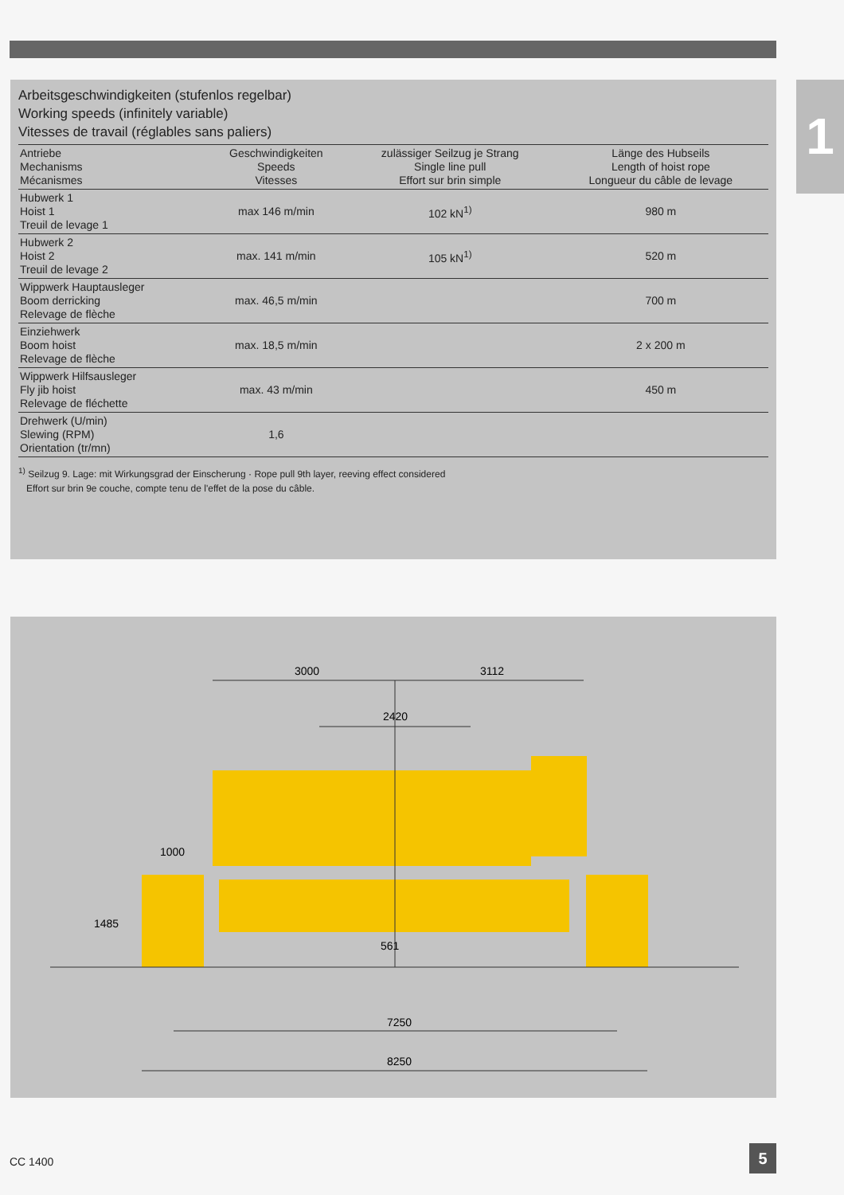1
Arbeitsgeschwindigkeiten (stufenlos regelbar)
Working speeds (infinitely variable)
Vitesses de travail (réglables sans paliers)
| Antriebe Mechanisms Mécanismes | Geschwindigkeiten Speeds Vitesses | zulässiger Seilzug je Strang Single line pull Effort sur brin simple | Länge des Hubseils Length of hoist rope Longueur du câble de levage |
| --- | --- | --- | --- |
| Hubwerk 1 Hoist 1 Treuil de levage 1 | max 146 m/min | 102 kN<sup>1)</sup> | 980 m |
| Hubwerk 2 Hoist 2 Treuil de levage 2 | max. 141 m/min | 105 kN<sup>1)</sup> | 520 m |
| Wippwerk Hauptausleger Boom derricking Relevage de flèche | max. 46,5 m/min | | 700 m |
| Einziehwerk Boom hoist Relevage de flèche | max. 18,5 m/min | | 2 x 200 m |
| Wippwerk Hilfsausleger Fly jib hoist Relevage de fléchette | max. 43 m/min | | 450 m |
| Drehwerk (U/min) Slewing (RPM) Orientation (tr/mn) | 1,6 | | |
<sup>1)</sup> Seilzug 9. Lage: mit Wirkungsgrad der Einscherung · Rope pull 9th layer, reeving effect considered
Effort sur brin 9e couche, compte tenu de l'effet de la pose du câble.
3000
3112
2420
1000
1485
561
7250
8250
CC 1400 5